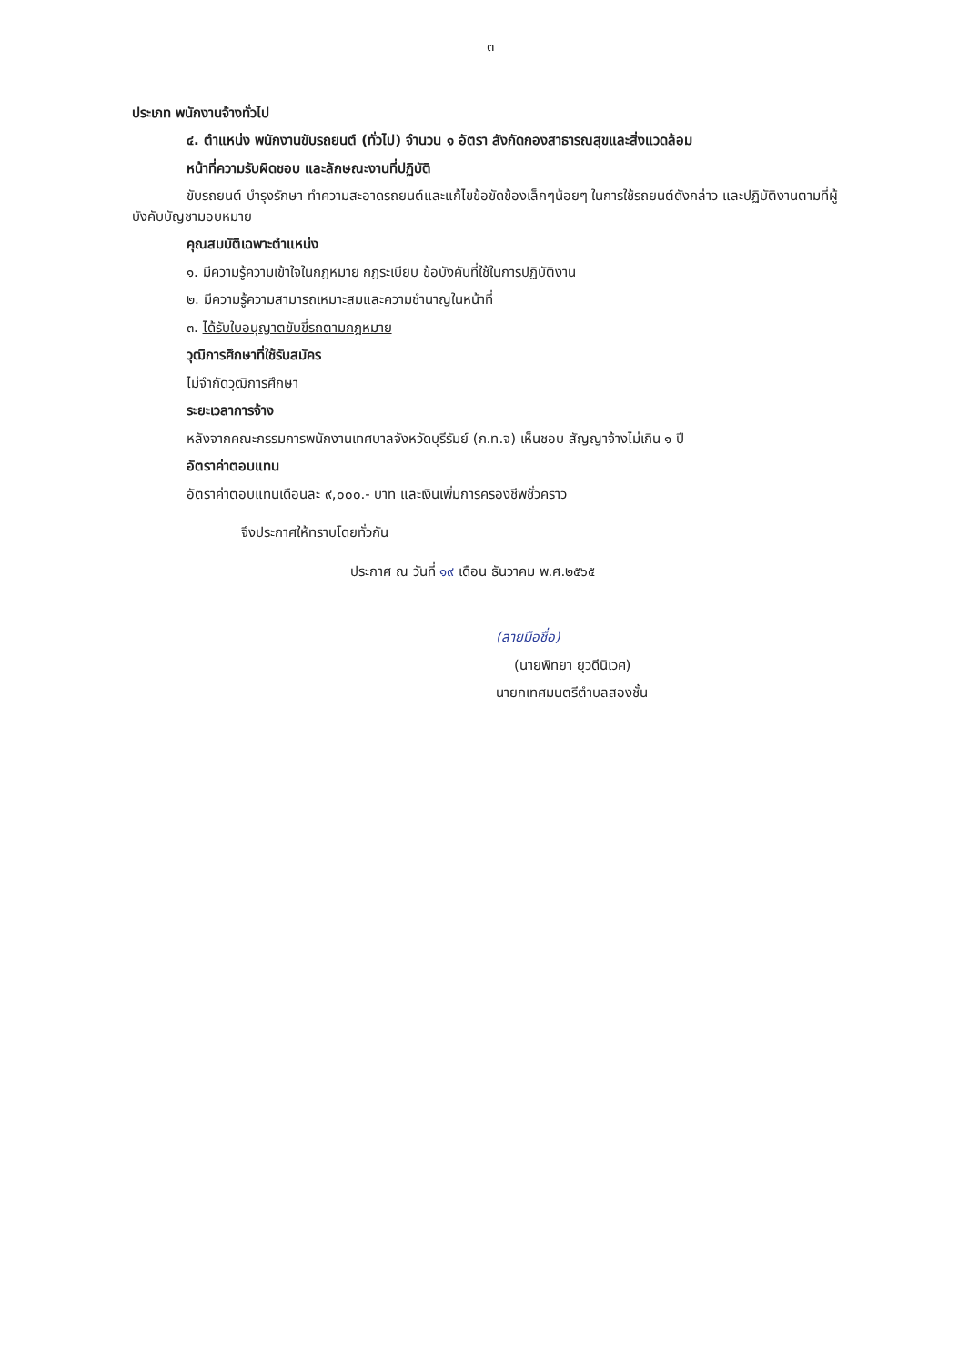๓
ประเภท พนักงานจ้างทั่วไป
๔. ตำแหน่ง พนักงานขับรถยนต์ (ทั่วไป) จำนวน ๑ อัตรา สังกัดกองสาธารณสุขและสิ่งแวดล้อม
หน้าที่ความรับผิดชอบ และลักษณะงานที่ปฏิบัติ
ขับรถยนต์ บำรุงรักษา ทำความสะอาดรถยนต์และแก้ไขข้อขัดข้องเล็กๆน้อยๆ ในการใช้รถยนต์ดังกล่าว และปฏิบัติงานตามที่ผู้บังคับบัญชามอบหมาย
คุณสมบัติเฉพาะตำแหน่ง
๑. มีความรู้ความเข้าใจในกฎหมาย กฎระเบียบ ข้อบังคับที่ใช้ในการปฏิบัติงาน
๒. มีความรู้ความสามารถเหมาะสมและความชำนาญในหน้าที่
๓. ได้รับใบอนุญาตขับขี่รถตามกฎหมาย
วุฒิการศึกษาที่ใช้รับสมัคร
ไม่จำกัดวุฒิการศึกษา
ระยะเวลาการจ้าง
หลังจากคณะกรรมการพนักงานเทศบาลจังหวัดบุรีรัมย์ (ก.ท.จ) เห็นชอบ สัญญาจ้างไม่เกิน ๑ ปี
อัตราค่าตอบแทน
อัตราค่าตอบแทนเดือนละ ๙,๐๐๐.- บาท และเงินเพิ่มการครองชีพชั่วคราว
จึงประกาศให้ทราบโดยทั่วกัน
ประกาศ ณ วันที่ ๑๙ เดือน ธันวาคม พ.ศ.๒๕๖๕
(ลายมือชื่อ)
(นายพิทยา ยุวดีนิเวศ)
นายกเทศมนตรีตำบลสองชั้น